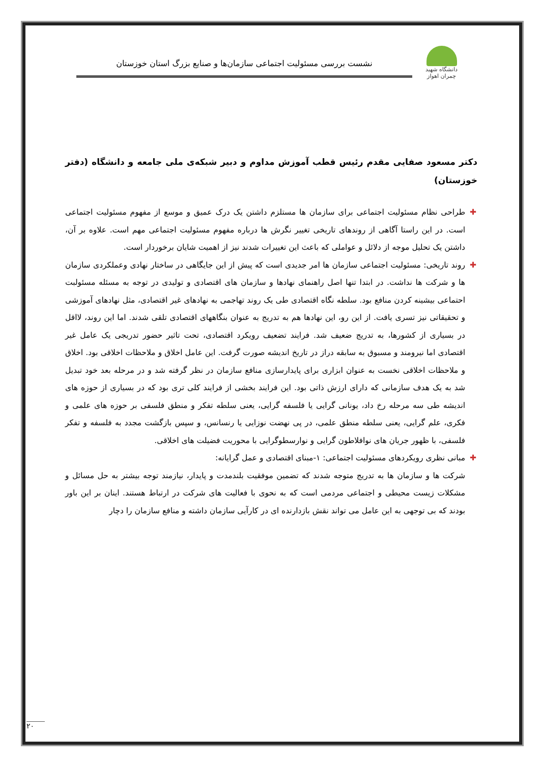دانشگاه شهید چمران اهواز
نشست بررسی مسئولیت اجتماعی سازمان‌ها و صنایع بزرگ استان خوزستان
دکتر مسعود صفایی مقدم رئیس قطب آموزش مداوم و دبیر شبکه‌ی ملی جامعه و دانشگاه (دفتر خوزستان)
✚ طراحی نظام مسئولیت اجتماعی برای سازمان ها مستلزم داشتن یک درک عمیق و موسع از مفهوم مسئولیت اجتماعی است. در این راستا آگاهی از روندهای تاریخی تغییر نگرش ها درباره مفهوم مسئولیت اجتماعی مهم است. علاوه بر آن، داشتن یک تحلیل موجه از دلائل و عواملی که باعث این تغییرات شدند نیز از اهمیت شایان برخوردار است.
✚ روند تاریخی: مسئولیت اجتماعی سازمان ها امر جدیدی است که پیش از این جایگاهی در ساختار نهادی وعملکردی سازمان ها و شرکت ها نداشت. در ابتدا تنها اصل راهنمای نهادها و سازمان های اقتصادی و تولیدی در توجه به مسئله مسئولبت احتماعی بیشینه کردن منافع بود. سلطه نگاه اقتصادی طی یک روند تهاجمی به نهادهای غیر اقتصادی، مثل نهادهای آموزشی و تحقیقاتی نیز تسری یافت. از این رو، این نهادها هم به تدریج به عنوان بنگاههای اقتصادی تلقی شدند. اما این روند، لااقل در بسیاری از کشورها، به تدریج ضعیف شد. فرایند تضعیف رویکرد اقتصادی، تحت تاثیر حضور تدریجی یک عامل غیر اقتصادی اما نیرومند و مسبوق به سابقه دراز در تاریخ اندیشه صورت گرفت. این عامل اخلاق و ملاحظات اخلاقی بود. اخلاق و ملاحظات اخلاقی نخست به عنوان ابزاری برای پایدارسازی منافع سازمان در نظر گرفته شد و در مرحله بعد خود تبدیل شد به یک هدف سازمانی که دارای ارزش ذاتی بود. این فرایند بخشی از فرایند کلی تری بود که در بسیاری از حوزه های اندیشه طی سه مرحله رخ داد، یونانی گرایی یا فلسفه گرایی، یعنی سلطه تفکر و منطق فلسفی بر حوزه های علمی و فکری، علم گرایی، یعنی سلطه منطق علمی، در پی نهضت نوزایی یا رنسانس، و سپس بازگشت مجدد به فلسفه و تفکر فلسفی، با ظهور جریان های نوافلاطون گرایی و نوارسطوگرایی با محوریت فضیلت های اخلاقی.
✚ مبانی نظری رویکردهای مسئولیت اجتماعی: ۱-مبنای اقتصادی و عمل گرایانه:
شرکت ها و سازمان ها به تدریج متوجه شدند که تضمین موفقیت بلندمدت و پایدار، نیازمند توجه بیشتر به حل مسائل و مشکلات زیست محیطی و اجتماعی مردمی است که به نحوی با فعالیت های شرکت در ارتباط هستند. اینان بر این باور بودند که بی توجهی به این عامل می تواند نقش بازدارنده ای در کارآیی سازمان داشته و منافع سازمان را دچار
۲۰